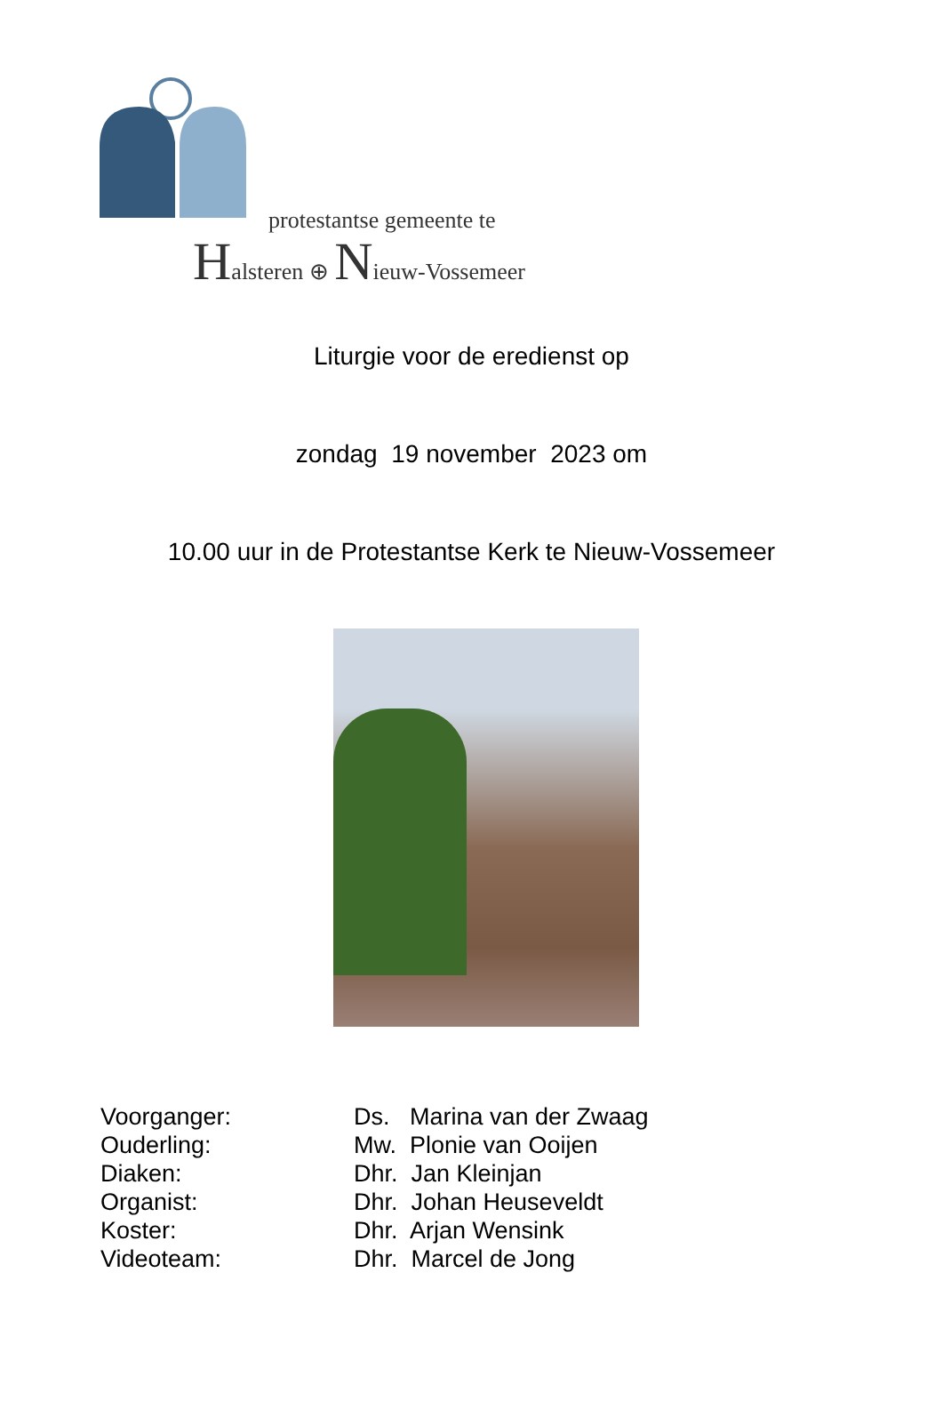protestantse gemeente te
Halsteren ⊕ Nieuw-Vossemeer
Liturgie voor de eredienst op
zondag 19 november 2023 om
10.00 uur in de Protestantse Kerk te Nieuw-Vossemeer
| Voorganger: | Ds. Marina van der Zwaag |
| Ouderling: | Mw. Plonie van Ooijen |
| Diaken: | Dhr. Jan Kleinjan |
| Organist: | Dhr. Johan Heuseveldt |
| Koster: | Dhr. Arjan Wensink |
| Videoteam: | Dhr. Marcel de Jong |